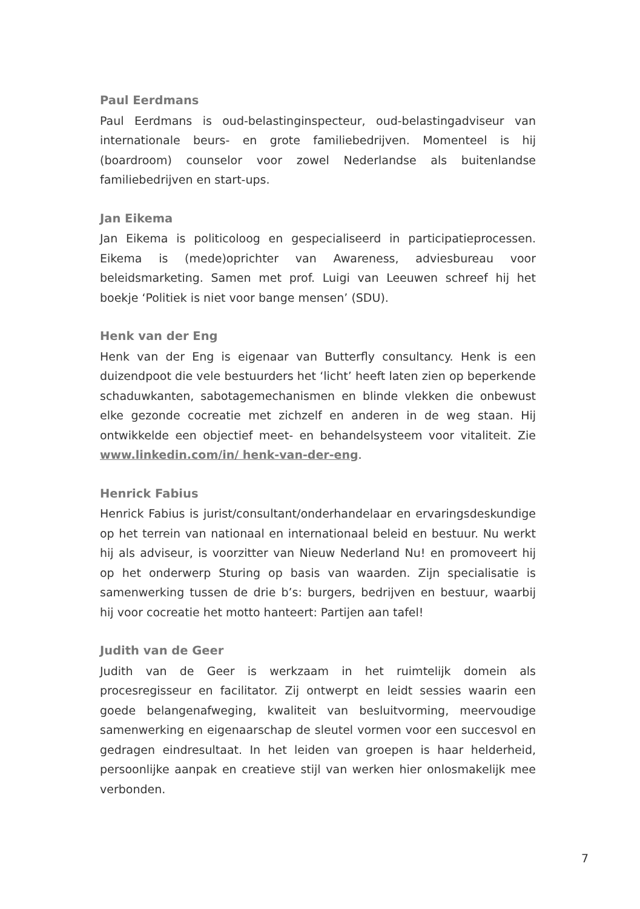Paul Eerdmans
Paul Eerdmans is oud-belastinginspecteur, oud-belastingadviseur van internationale beurs- en grote familiebedrijven. Momenteel is hij (boardroom) counselor voor zowel Nederlandse als buitenlandse familiebedrijven en start-ups.
Jan Eikema
Jan Eikema is politicoloog en gespecialiseerd in participatieprocessen. Eikema is (mede)oprichter van Awareness, adviesbureau voor beleidsmarketing. Samen met prof. Luigi van Leeuwen schreef hij het boekje ‘Politiek is niet voor bange mensen’ (SDU).
Henk van der Eng
Henk van der Eng is eigenaar van Butterfly consultancy. Henk is een duizendpoot die vele bestuurders het ‘licht’ heeft laten zien op beperkende schaduwkanten, sabotagemechanismen en blinde vlekken die onbewust elke gezonde cocreatie met zichzelf en anderen in de weg staan. Hij ontwikkelde een objectief meet- en behandelsysteem voor vitaliteit. Zie www.linkedin.com/in/ henk-van-der-eng.
Henrick Fabius
Henrick Fabius is jurist/consultant/onderhandelaar en ervaringsdeskundige op het terrein van nationaal en internationaal beleid en bestuur. Nu werkt hij als adviseur, is voorzitter van Nieuw Nederland Nu! en promoveert hij op het onderwerp Sturing op basis van waarden. Zijn specialisatie is samenwerking tussen de drie b’s: burgers, bedrijven en bestuur, waarbij hij voor cocreatie het motto hanteert: Partijen aan tafel!
Judith van de Geer
Judith van de Geer is werkzaam in het ruimtelijk domein als procesregisseur en facilitator. Zij ontwerpt en leidt sessies waarin een goede belangenafweging, kwaliteit van besluitvorming, meervoudige samenwerking en eigenaarschap de sleutel vormen voor een succesvol en gedragen eindresultaat. In het leiden van groepen is haar helderheid, persoonlijke aanpak en creatieve stijl van werken hier onlosmakelijk mee verbonden.
7